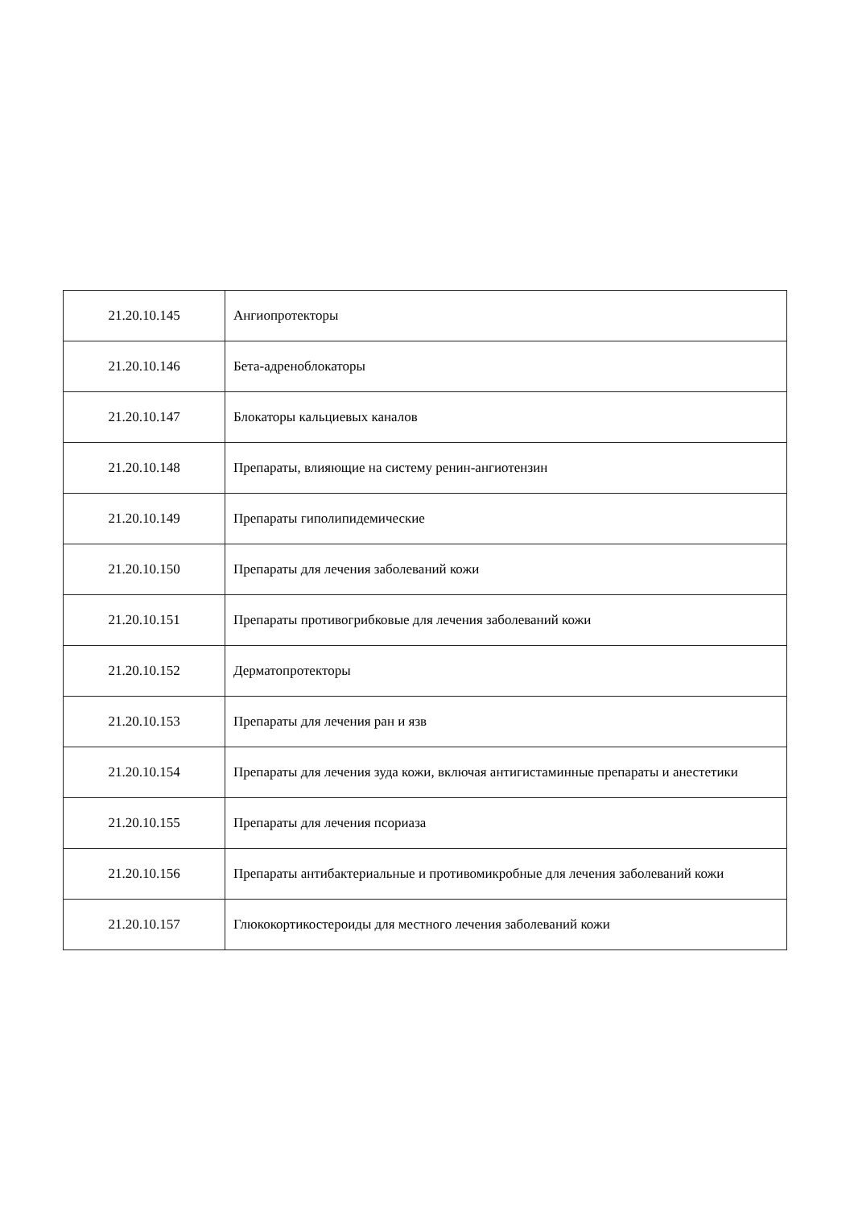| 21.20.10.145 | Ангиопротекторы |
| 21.20.10.146 | Бета-адреноблокаторы |
| 21.20.10.147 | Блокаторы кальциевых каналов |
| 21.20.10.148 | Препараты, влияющие на систему ренин-ангиотензин |
| 21.20.10.149 | Препараты гиполипидемические |
| 21.20.10.150 | Препараты для лечения заболеваний кожи |
| 21.20.10.151 | Препараты противогрибковые для лечения заболеваний кожи |
| 21.20.10.152 | Дерматопротекторы |
| 21.20.10.153 | Препараты для лечения ран и язв |
| 21.20.10.154 | Препараты для лечения зуда кожи, включая антигистаминные препараты и анестетики |
| 21.20.10.155 | Препараты для лечения псориаза |
| 21.20.10.156 | Препараты антибактериальные и противомикробные для лечения заболеваний кожи |
| 21.20.10.157 | Глюкокортикостероиды для местного лечения заболеваний кожи |